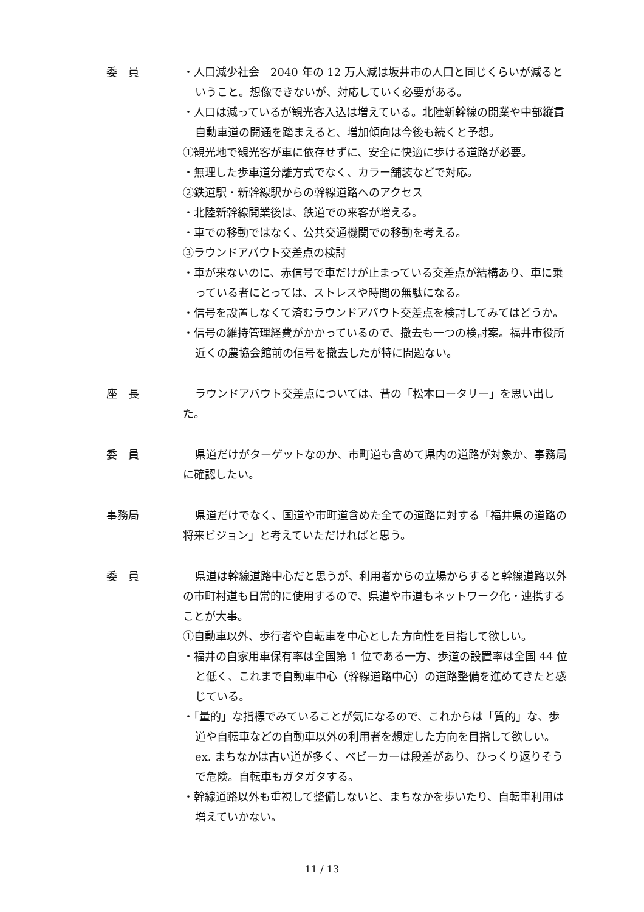委　員 ・人口減少社会　2040 年の 12 万人減は坂井市の人口と同じくらいが減るということ。想像できないが、対応していく必要がある。
・人口は減っているが観光客入込は増えている。北陸新幹線の開業や中部縦貫自動車道の開通を踏まえると、増加傾向は今後も続くと予想。
①観光地で観光客が車に依存せずに、安全に快適に歩ける道路が必要。
・無理した歩車道分離方式でなく、カラー舗装などで対応。
②鉄道駅・新幹線駅からの幹線道路へのアクセス
・北陸新幹線開業後は、鉄道での来客が増える。
・車での移動ではなく、公共交通機関での移動を考える。
③ラウンドアバウト交差点の検討
・車が来ないのに、赤信号で車だけが止まっている交差点が結構あり、車に乗っている者にとっては、ストレスや時間の無駄になる。
・信号を設置しなくて済むラウンドアバウト交差点を検討してみてはどうか。
・信号の維持管理経費がかかっているので、撤去も一つの検討案。福井市役所近くの農協会館前の信号を撤去したが特に問題ない。
座　長 ラウンドアバウト交差点については、昔の「松本ロータリー」を思い出した。
委　員 県道だけがターゲットなのか、市町道も含めて県内の道路が対象か、事務局に確認したい。
事務局 県道だけでなく、国道や市町道含めた全ての道路に対する「福井県の道路の将来ビジョン」と考えていただければと思う。
委　員 県道は幹線道路中心だと思うが、利用者からの立場からすると幹線道路以外の市町村道も日常的に使用するので、県道や市道もネットワーク化・連携することが大事。
①自動車以外、歩行者や自転車を中心とした方向性を目指して欲しい。
・福井の自家用車保有率は全国第 1 位である一方、歩道の設置率は全国 44 位と低く、これまで自動車中心（幹線道路中心）の道路整備を進めてきたと感じている。
・「量的」な指標でみていることが気になるので、これからは「質的」な、歩道や自転車などの自動車以外の利用者を想定した方向を目指して欲しい。
ex. まちなかは古い道が多く、ベビーカーは段差があり、ひっくり返りそうで危険。自転車もガタガタする。
・幹線道路以外も重視して整備しないと、まちなかを歩いたり、自転車利用は増えていかない。
11 / 13